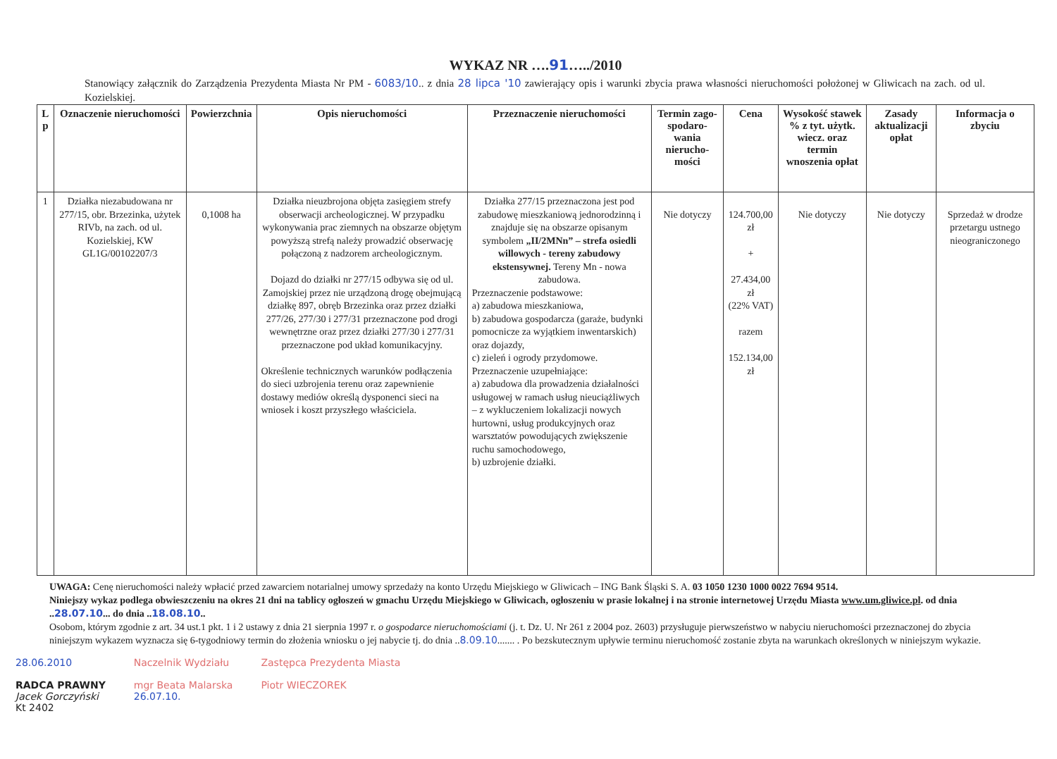WYKAZ NR ….91…../2010
Stanowiący załącznik do Zarządzenia Prezydenta Miasta Nr PM - 6083/10.. z dnia 28 lipca '10 zawierający opis i warunki zbycia prawa własności nieruchomości położonej w Gliwicach na zach. od ul. Kozielskiej.
| L p | Oznaczenie nieruchomości | Powierzchnia | Opis nieruchomości | Przeznaczenie nieruchomości | Termin zago-spodaro-wania nierucho-mości | Cena | Wysokość stawek % z tyt. użytk. wiecz. oraz termin wnoszenia opłat | Zasady aktualizacji opłat | Informacja o zbyciu |
| --- | --- | --- | --- | --- | --- | --- | --- | --- | --- |
| 1 | Działka niezabudowana nr 277/15, obr. Brzezinka, użytek RIVb, na zach. od ul. Kozielskiej, KW GL1G/00102207/3 | 0,1008 ha | Działka nieuzbrojona objęta zasięgiem strefy obserwacji archeologicznej. W przypadku wykonywania prac ziemnych na obszarze objętym powyższą strefą należy prowadzić obserwację połączoną z nadzorem archeologicznym. Dojazd do działki nr 277/15 odbywa się od ul. Zamojskiej przez nie urządzoną drogę obejmującą działkę 897, obręb Brzezinka oraz przez działki 277/26, 277/30 i 277/31 przeznaczone pod drogi wewnętrzne oraz przez działki 277/30 i 277/31 przeznaczone pod układ komunikacyjny. Określenie technicznych warunków podłączenia do sieci uzbrojenia terenu oraz zapewnienie dostawy mediów określą dysponenci sieci na wniosek i koszt przyszłego właściciela. | Działka 277/15 przeznaczona jest pod zabudowę mieszkaniową jednorodzinną i znajduje się na obszarze opisanym symbolem „II/2MNn” – strefa osiedli willowych - tereny zabudowy ekstensywnej. Tereny Mn - nowa zabudowa. Przeznaczenie podstawowe: a) zabudowa mieszkaniowa, b) zabudowa gospodarcza (garaże, budynki pomocnicze za wyjątkiem inwentarskich) oraz dojazdy, c) zieleń i ogrody przydomowe. Przeznaczenie uzupełniające: a) zabudowa dla prowadzenia działalności usługowej w ramach usług nieuciążliwych – z wykluczeniem lokalizacji nowych hurtowni, usług produkcyjnych oraz warsztatów powodujących zwiększenie ruchu samochodowego, b) uzbrojenie działki. | Nie dotyczy | 124.700,00 zł + 27.434,00 zł (22% VAT) razem 152.134,00 zł | Nie dotyczy | Nie dotyczy | Sprzedaż w drodze przetargu ustnego nieograniczonego |
UWAGA: Cenę nieruchomości należy wpłacić przed zawarciem notarialnej umowy sprzedaży na konto Urzędu Miejskiego w Gliwicach – ING Bank Śląski S. A. 03 1050 1230 1000 0022 7694 9514.
Niniejszy wykaz podlega obwieszczeniu na okres 21 dni na tablicy ogłoszeń w gmachu Urzędu Miejskiego w Gliwicach, ogłoszeniu w prasie lokalnej i na stronie internetowej Urzędu Miasta www.um.gliwice.pl. od dnia ..28.07.10... do dnia ..18.08.10..
Osobom, którym zgodnie z art. 34 ust.1 pkt. 1 i 2 ustawy z dnia 21 sierpnia 1997 r. o gospodarce nieruchomościami (j. t. Dz. U. Nr 261 z 2004 poz. 2603) przysługuje pierwszeństwo w nabyciu nieruchomości przeznaczonej do zbycia niniejszym wykazem wyznacza się 6-tygodniowy termin do złożenia wniosku o jej nabycie tj. do dnia ..8.09.10....... . Po bezskutecznym upływie terminu nieruchomość zostanie zbyta na warunkach określonych w niniejszym wykazie.
28.06.2010
RADCA PRAWNY
Jacek Gorczyński
Kt 2402
Naczelnik Wydziału
mgr Beata Malarska
26.07.10.
Zastępca Prezydenta Miasta
Piotr WIECZOREK